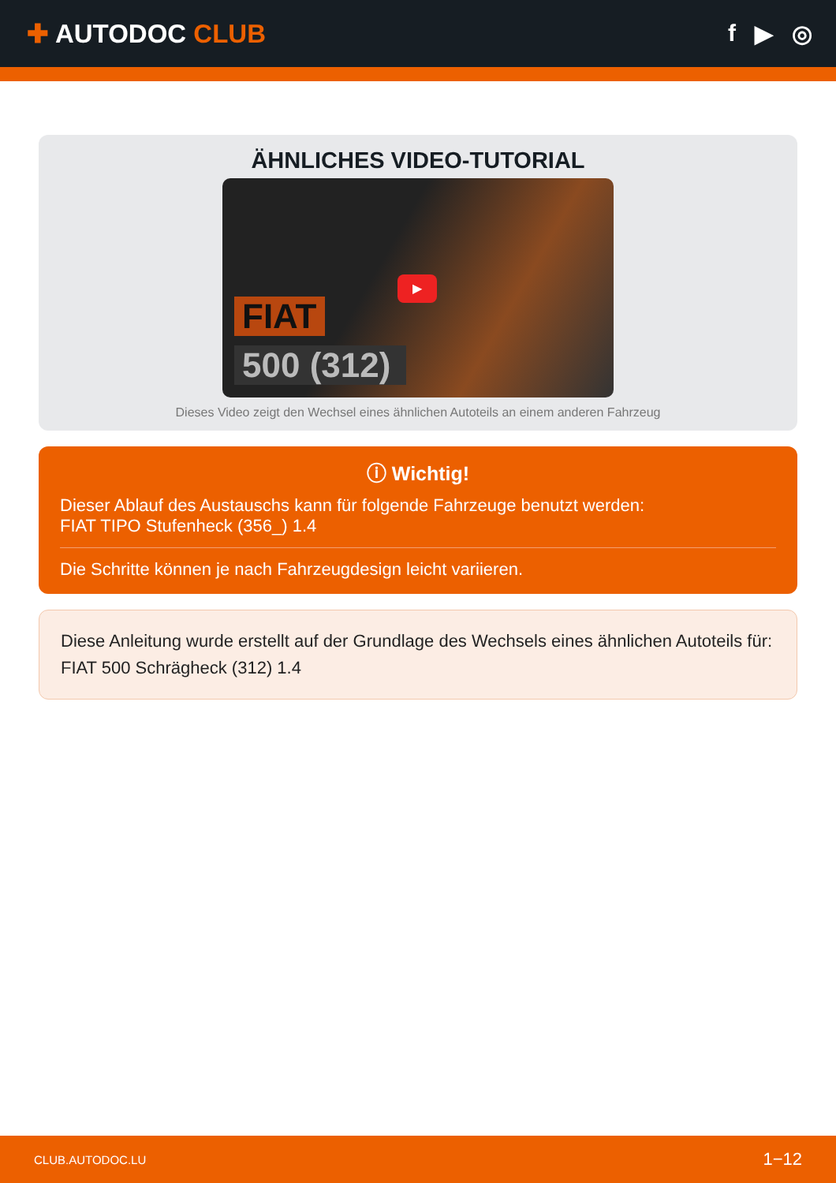✚ AUTODOC CLUB f ▶ ◎
ÄHNLICHES VIDEO-TUTORIAL
▶
FIAT
500 (312)
Dieses Video zeigt den Wechsel eines ähnlichen Autoteils an einem anderen Fahrzeug
ⓘ Wichtig!
Dieser Ablauf des Austauschs kann für folgende Fahrzeuge benutzt werden:
FIAT TIPO Stufenheck (356_) 1.4
Die Schritte können je nach Fahrzeugdesign leicht variieren.
Diese Anleitung wurde erstellt auf der Grundlage des Wechsels eines ähnlichen Autoteils für: FIAT 500 Schrägheck (312) 1.4
CLUB.AUTODOC.LU 1−12